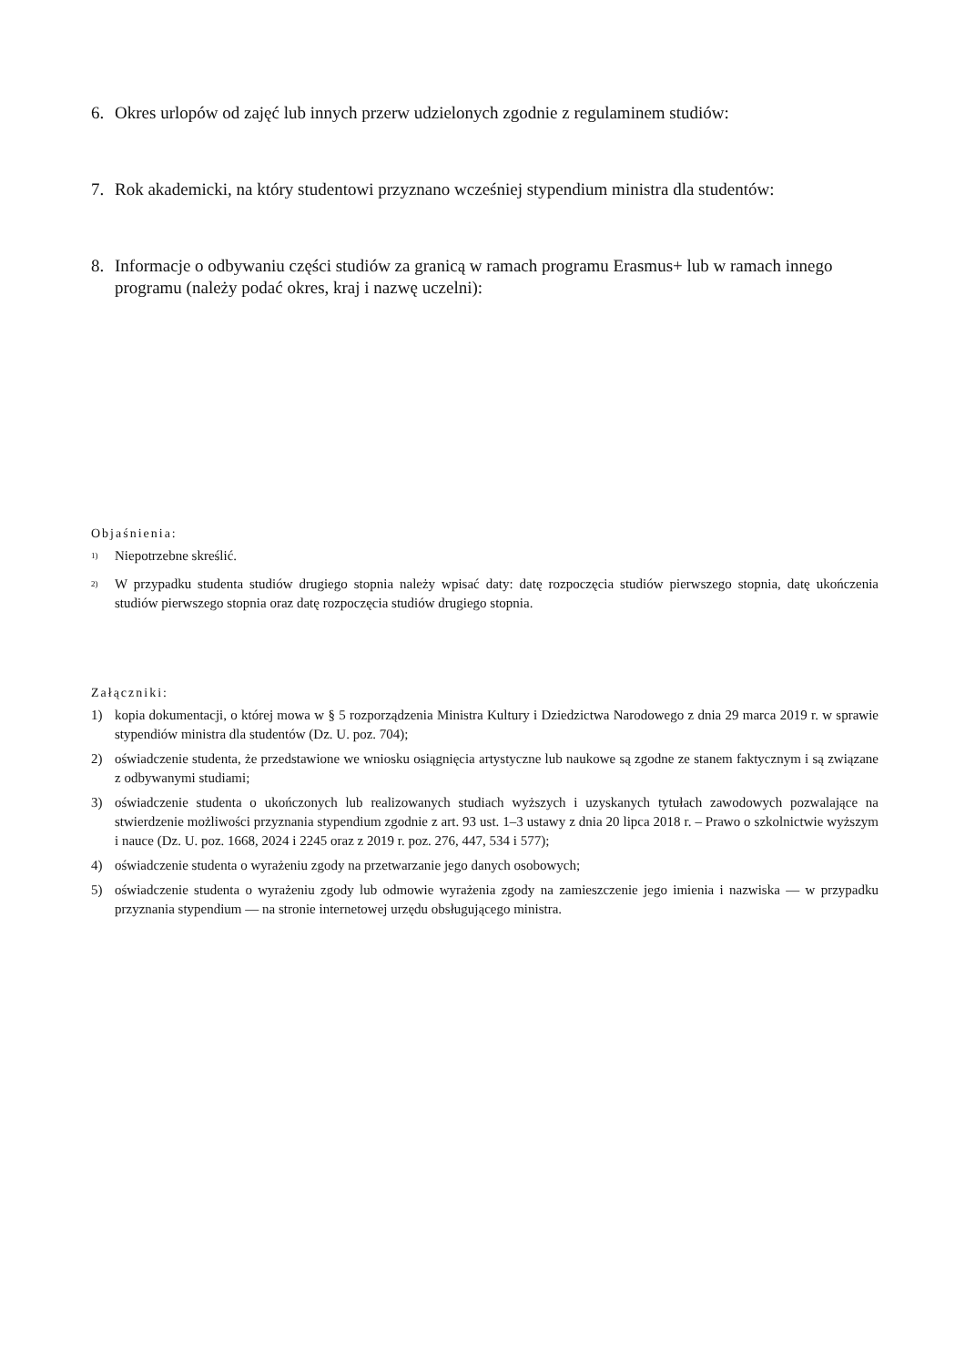6. Okres urlopów od zajęć lub innych przerw udzielonych zgodnie z regulaminem studiów:
7. Rok akademicki, na który studentowi przyznano wcześniej stypendium ministra dla studentów:
8. Informacje o odbywaniu części studiów za granicą w ramach programu Erasmus+ lub w ramach innego programu (należy podać okres, kraj i nazwę uczelni):
Objaśnienia:
<sup>1)</sup> Niepotrzebne skreślić.
<sup>2)</sup> W przypadku studenta studiów drugiego stopnia należy wpisać daty: datę rozpoczęcia studiów pierwszego stopnia, datę ukończenia studiów pierwszego stopnia oraz datę rozpoczęcia studiów drugiego stopnia.
Załączniki:
1) kopia dokumentacji, o której mowa w § 5 rozporządzenia Ministra Kultury i Dziedzictwa Narodowego z dnia 29 marca 2019 r. w sprawie stypendiów ministra dla studentów (Dz. U. poz. 704);
2) oświadczenie studenta, że przedstawione we wniosku osiągnięcia artystyczne lub naukowe są zgodne ze stanem faktycznym i są związane z odbywanymi studiami;
3) oświadczenie studenta o ukończonych lub realizowanych studiach wyższych i uzyskanych tytułach zawodowych pozwalające na stwierdzenie możliwości przyznania stypendium zgodnie z art. 93 ust. 1–3 ustawy z dnia 20 lipca 2018 r. – Prawo o szkolnictwie wyższym i nauce (Dz. U. poz. 1668, 2024 i 2245 oraz z 2019 r. poz. 276, 447, 534 i 577);
4) oświadczenie studenta o wyrażeniu zgody na przetwarzanie jego danych osobowych;
5) oświadczenie studenta o wyrażeniu zgody lub odmowie wyrażenia zgody na zamieszczenie jego imienia i nazwiska — w przypadku przyznania stypendium — na stronie internetowej urzędu obsługującego ministra.